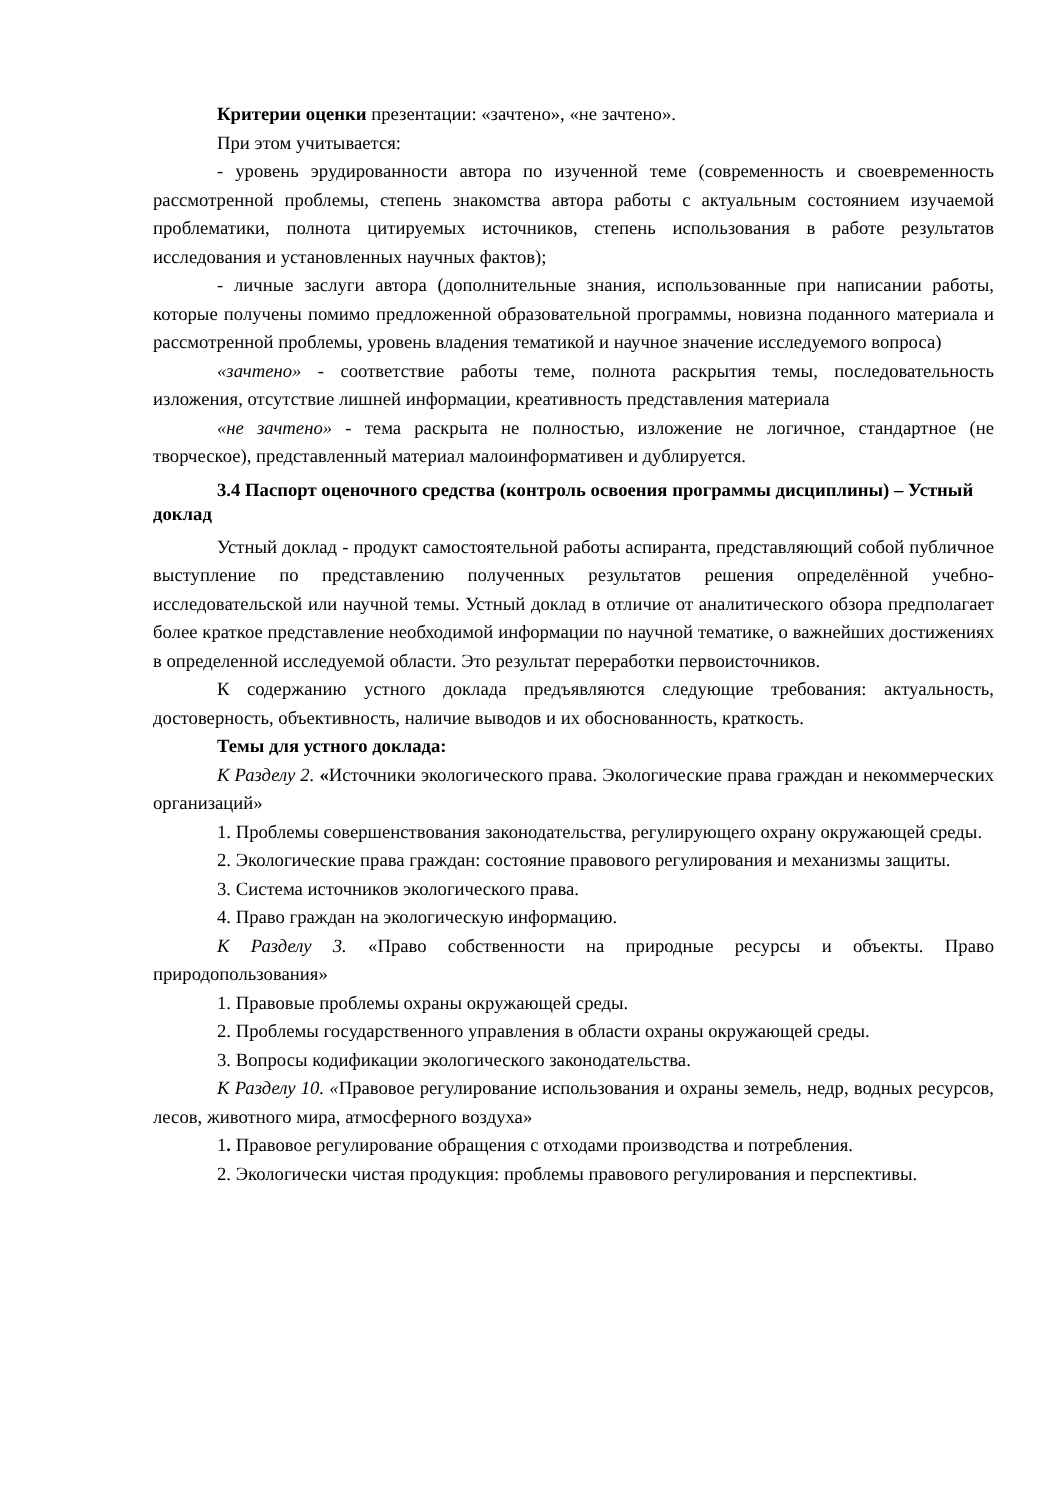Критерии оценки презентации: «зачтено», «не зачтено».
При этом учитывается:
- уровень эрудированности автора по изученной теме (современность и своевременность рассмотренной проблемы, степень знакомства автора работы с актуальным состоянием изучаемой проблематики, полнота цитируемых источников, степень использования в работе результатов исследования и установленных научных фактов);
- личные заслуги автора (дополнительные знания, использованные при написании работы, которые получены помимо предложенной образовательной программы, новизна поданного материала и рассмотренной проблемы, уровень владения тематикой и научное значение исследуемого вопроса)
«зачтено» - соответствие работы теме, полнота раскрытия темы, последовательность изложения, отсутствие лишней информации, креативность представления материала
«не зачтено» - тема раскрыта не полностью, изложение не логичное, стандартное (не творческое), представленный материал малоинформативен и дублируется.
3.4 Паспорт оценочного средства (контроль освоения программы дисциплины) – Устный доклад
Устный доклад - продукт самостоятельной работы аспиранта, представляющий собой публичное выступление по представлению полученных результатов решения определённой учебно-исследовательской или научной темы. Устный доклад в отличие от аналитического обзора предполагает более краткое представление необходимой информации по научной тематике, о важнейших достижениях в определенной исследуемой области. Это результат переработки первоисточников.
К содержанию устного доклада предъявляются следующие требования: актуальность, достоверность, объективность, наличие выводов и их обоснованность, краткость.
Темы для устного доклада:
К Разделу 2. «Источники экологического права. Экологические права граждан и некоммерческих организаций»
1. Проблемы совершенствования законодательства, регулирующего охрану окружающей среды.
2. Экологические права граждан: состояние правового регулирования и механизмы защиты.
3. Система источников экологического права.
4. Право граждан на экологическую информацию.
К Разделу 3. «Право собственности на природные ресурсы и объекты. Право природопользования»
1. Правовые проблемы охраны окружающей среды.
2. Проблемы государственного управления в области охраны окружающей среды.
3. Вопросы кодификации экологического законодательства.
К Разделу 10. «Правовое регулирование использования и охраны земель, недр, водных ресурсов, лесов, животного мира, атмосферного воздуха»
1. Правовое регулирование обращения с отходами производства и потребления.
2. Экологически чистая продукция: проблемы правового регулирования и перспективы.